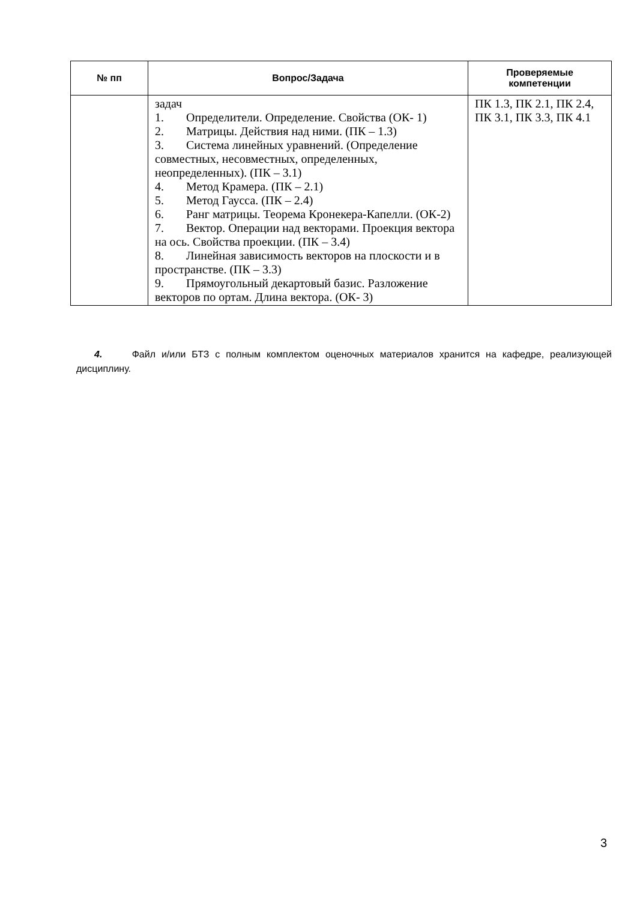| № пп | Вопрос/Задача | Проверяемые компетенции |
| --- | --- | --- |
| | задач 1. Определители. Определение. Свойства (ОК- 1) 2. Матрицы. Действия над ними. (ПК – 1.3) 3. Система линейных уравнений. (Определение совместных, несовместных, определенных, неопределенных). (ПК – 3.1) 4. Метод Крамера. (ПК – 2.1) 5. Метод Гаусса. (ПК – 2.4) 6. Ранг матрицы. Теорема Кронекера-Капелли. (ОК-2) 7. Вектор. Операции над векторами. Проекция вектора на ось. Свойства проекции. (ПК – 3.4) 8. Линейная зависимость векторов на плоскости и в пространстве. (ПК – 3.3) 9. Прямоугольный декартовый базис. Разложение векторов по ортам. Длина вектора. (ОК- 3) | ПК 1.3, ПК 2.1, ПК 2.4, ПК 3.1, ПК 3.3, ПК 4.1 |
4. Файл и/или БТЗ с полным комплектом оценочных материалов хранится на кафедре, реализующей дисциплину.
3